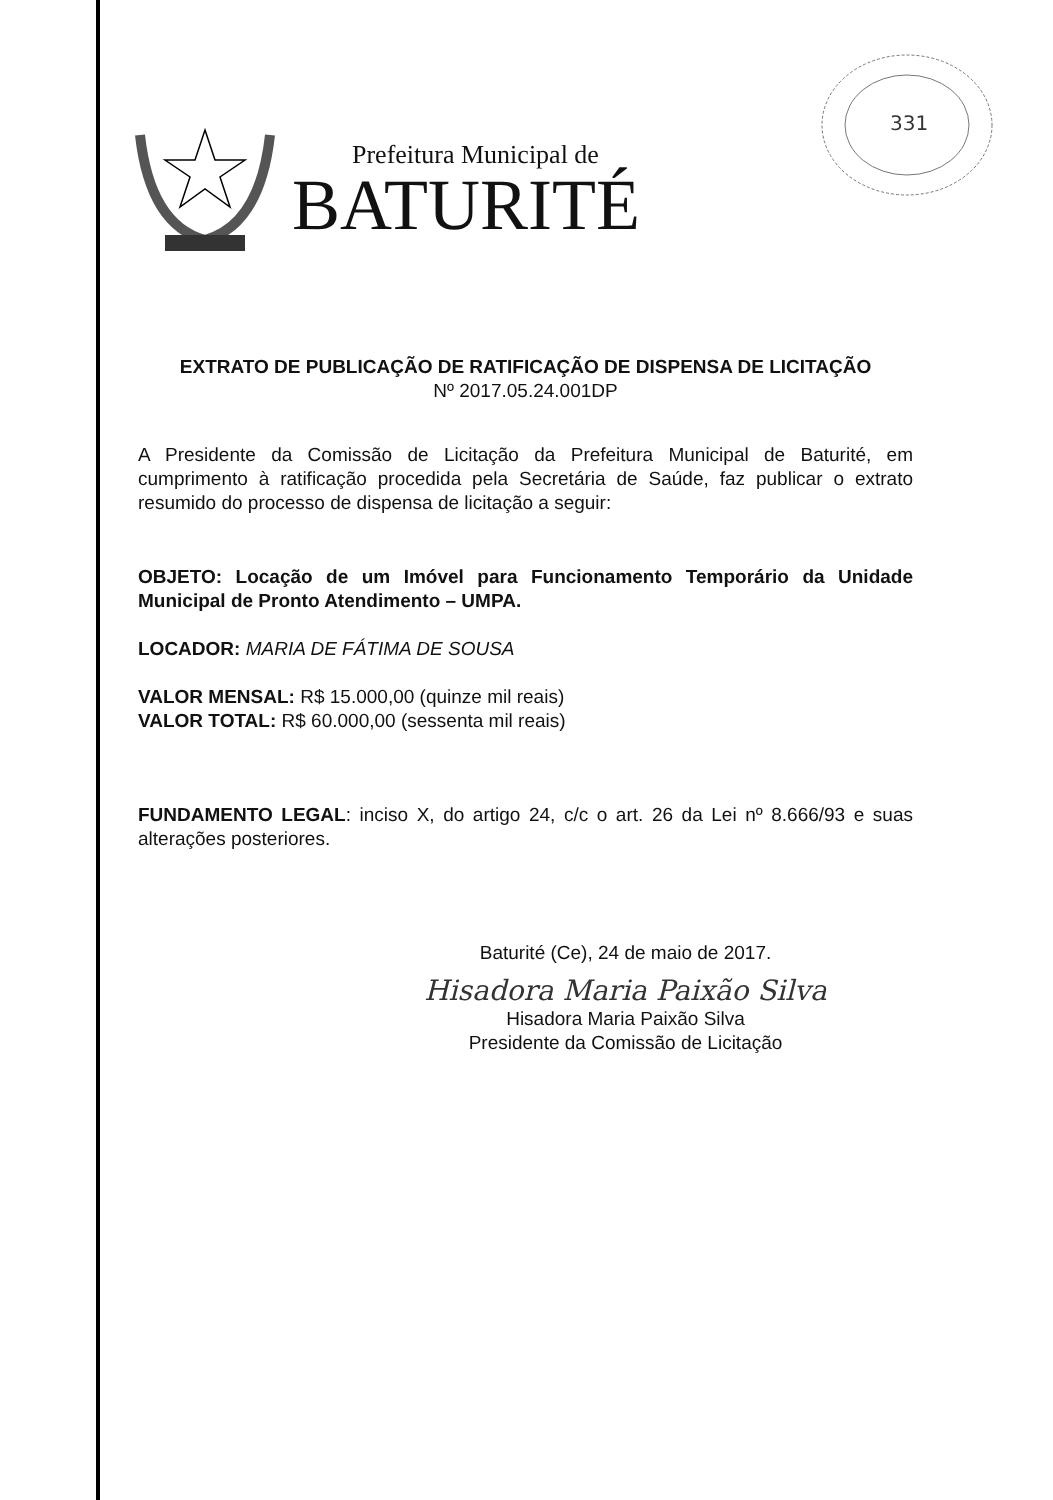Prefeitura Municipal de
BATURITÉ
331
EXTRATO DE PUBLICAÇÃO DE RATIFICAÇÃO DE DISPENSA DE LICITAÇÃO
Nº 2017.05.24.001DP
A Presidente da Comissão de Licitação da Prefeitura Municipal de Baturité, em cumprimento à ratificação procedida pela Secretária de Saúde, faz publicar o extrato resumido do processo de dispensa de licitação a seguir:
OBJETO: Locação de um Imóvel para Funcionamento Temporário da Unidade Municipal de Pronto Atendimento – UMPA.
LOCADOR: MARIA DE FÁTIMA DE SOUSA
VALOR MENSAL: R$ 15.000,00 (quinze mil reais)
VALOR TOTAL: R$ 60.000,00 (sessenta mil reais)
FUNDAMENTO LEGAL: inciso X, do artigo 24, c/c o art. 26 da Lei nº 8.666/93 e suas alterações posteriores.
Baturité (Ce), 24 de maio de 2017.
Hisadora Maria Paixão Silva
Hisadora Maria Paixão Silva
Presidente da Comissão de Licitação